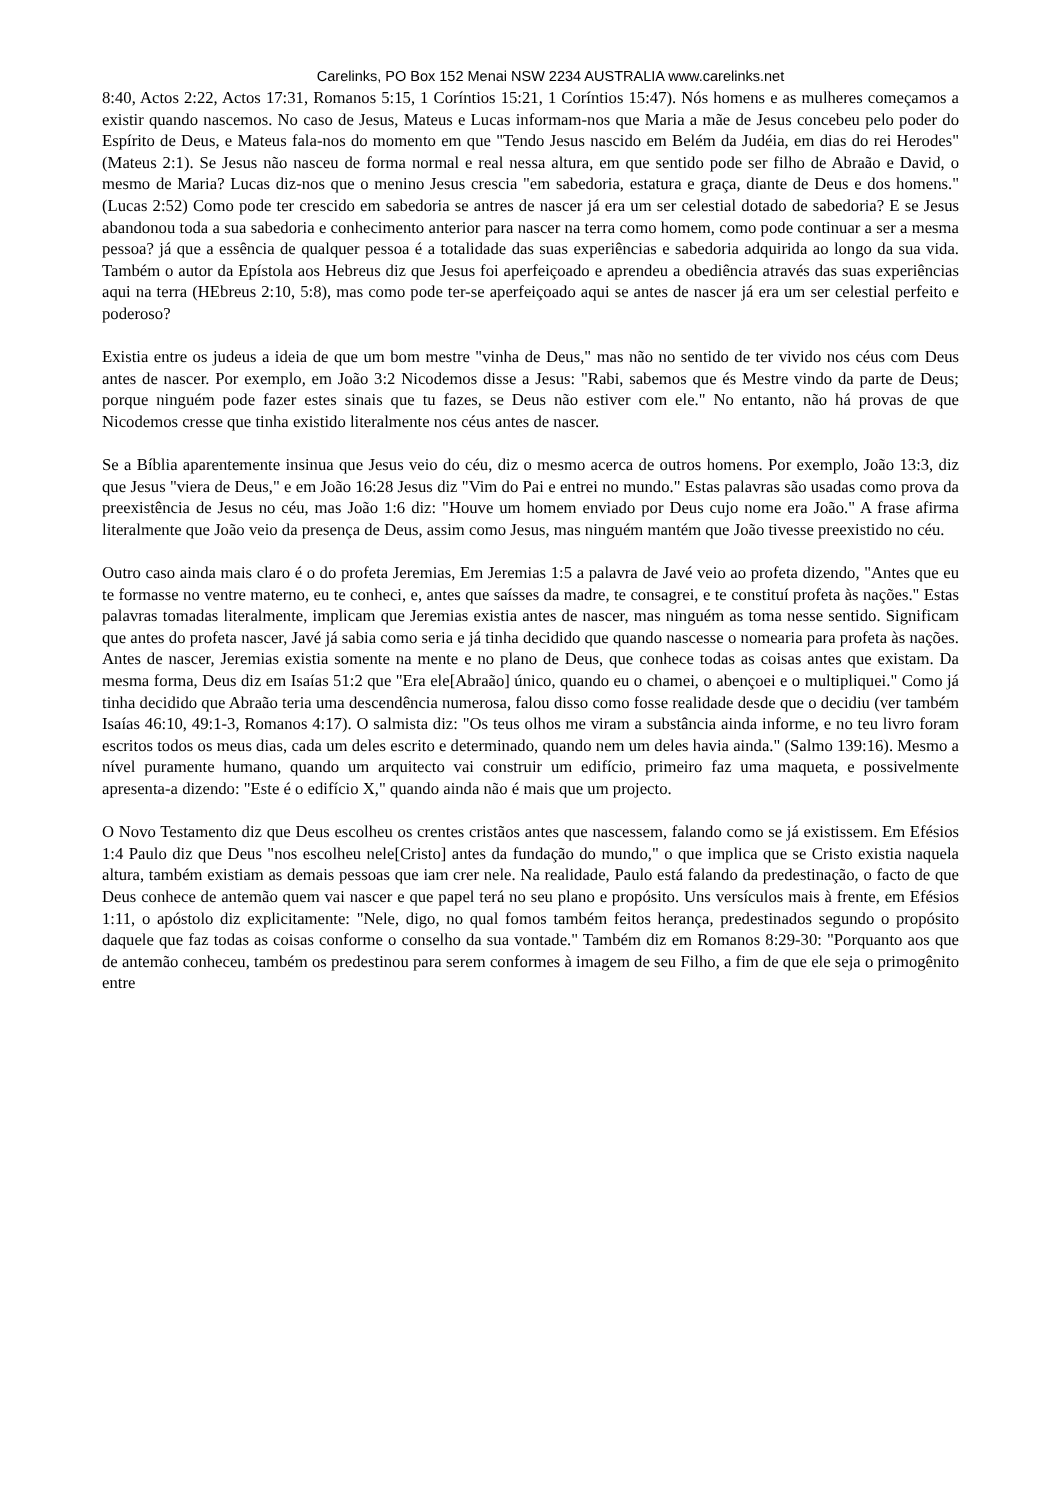Carelinks, PO Box 152 Menai NSW 2234 AUSTRALIA www.carelinks.net
8:40, Actos 2:22, Actos 17:31, Romanos 5:15, 1 Coríntios 15:21, 1 Coríntios 15:47). Nós homens e as mulheres começamos a existir quando nascemos. No caso de Jesus, Mateus e Lucas informam-nos que Maria a mãe de Jesus concebeu pelo poder do Espírito de Deus, e Mateus fala-nos do momento em que "Tendo Jesus nascido em Belém da Judéia, em dias do rei Herodes" (Mateus 2:1). Se Jesus não nasceu de forma normal e real nessa altura, em que sentido pode ser filho de Abraão e David, o mesmo de Maria? Lucas diz-nos que o menino Jesus crescia "em sabedoria, estatura e graça, diante de Deus e dos homens." (Lucas 2:52) Como pode ter crescido em sabedoria se antres de nascer já era um ser celestial dotado de sabedoria? E se Jesus abandonou toda a sua sabedoria e conhecimento anterior para nascer na terra como homem, como pode continuar a ser a mesma pessoa? já que a essência de qualquer pessoa é a totalidade das suas experiências e sabedoria adquirida ao longo da sua vida. Também o autor da Epístola aos Hebreus diz que Jesus foi aperfeiçoado e aprendeu a obediência através das suas experiências aqui na terra (HEbreus 2:10, 5:8), mas como pode ter-se aperfeiçoado aqui se antes de nascer já era um ser celestial perfeito e poderoso?
Existia entre os judeus a ideia de que um bom mestre "vinha de Deus," mas não no sentido de ter vivido nos céus com Deus antes de nascer. Por exemplo, em João 3:2 Nicodemos disse a Jesus: "Rabi, sabemos que és Mestre vindo da parte de Deus; porque ninguém pode fazer estes sinais que tu fazes, se Deus não estiver com ele." No entanto, não há provas de que Nicodemos cresse que tinha existido literalmente nos céus antes de nascer.
Se a Bíblia aparentemente insinua que Jesus veio do céu, diz o mesmo acerca de outros homens. Por exemplo, João 13:3, diz que Jesus "viera de Deus," e em João 16:28 Jesus diz "Vim do Pai e entrei no mundo." Estas palavras são usadas como prova da preexistência de Jesus no céu, mas João 1:6 diz: "Houve um homem enviado por Deus cujo nome era João." A frase afirma literalmente que João veio da presença de Deus, assim como Jesus, mas ninguém mantém que João tivesse preexistido no céu.
Outro caso ainda mais claro é o do profeta Jeremias, Em Jeremias 1:5 a palavra de Javé veio ao profeta dizendo, "Antes que eu te formasse no ventre materno, eu te conheci, e, antes que saísses da madre, te consagrei, e te constituí profeta às nações." Estas palavras tomadas literalmente, implicam que Jeremias existia antes de nascer, mas ninguém as toma nesse sentido. Significam que antes do profeta nascer, Javé já sabia como seria e já tinha decidido que quando nascesse o nomearia para profeta às nações. Antes de nascer, Jeremias existia somente na mente e no plano de Deus, que conhece todas as coisas antes que existam. Da mesma forma, Deus diz em Isaías 51:2 que "Era ele[Abraão] único, quando eu o chamei, o abençoei e o multipliquei." Como já tinha decidido que Abraão teria uma descendência numerosa, falou disso como fosse realidade desde que o decidiu (ver também Isaías 46:10, 49:1-3, Romanos 4:17). O salmista diz: "Os teus olhos me viram a substância ainda informe, e no teu livro foram escritos todos os meus dias, cada um deles escrito e determinado, quando nem um deles havia ainda." (Salmo 139:16). Mesmo a nível puramente humano, quando um arquitecto vai construir um edifício, primeiro faz uma maqueta, e possivelmente apresenta-a dizendo: "Este é o edifício X," quando ainda não é mais que um projecto.
O Novo Testamento diz que Deus escolheu os crentes cristãos antes que nascessem, falando como se já existissem. Em Efésios 1:4 Paulo diz que Deus "nos escolheu nele[Cristo] antes da fundação do mundo," o que implica que se Cristo existia naquela altura, também existiam as demais pessoas que iam crer nele. Na realidade, Paulo está falando da predestinação, o facto de que Deus conhece de antemão quem vai nascer e que papel terá no seu plano e propósito. Uns versículos mais à frente, em Efésios 1:11, o apóstolo diz explicitamente: "Nele, digo, no qual fomos também feitos herança, predestinados segundo o propósito daquele que faz todas as coisas conforme o conselho da sua vontade." Também diz em Romanos 8:29-30: "Porquanto aos que de antemão conheceu, também os predestinou para serem conformes à imagem de seu Filho, a fim de que ele seja o primogênito entre